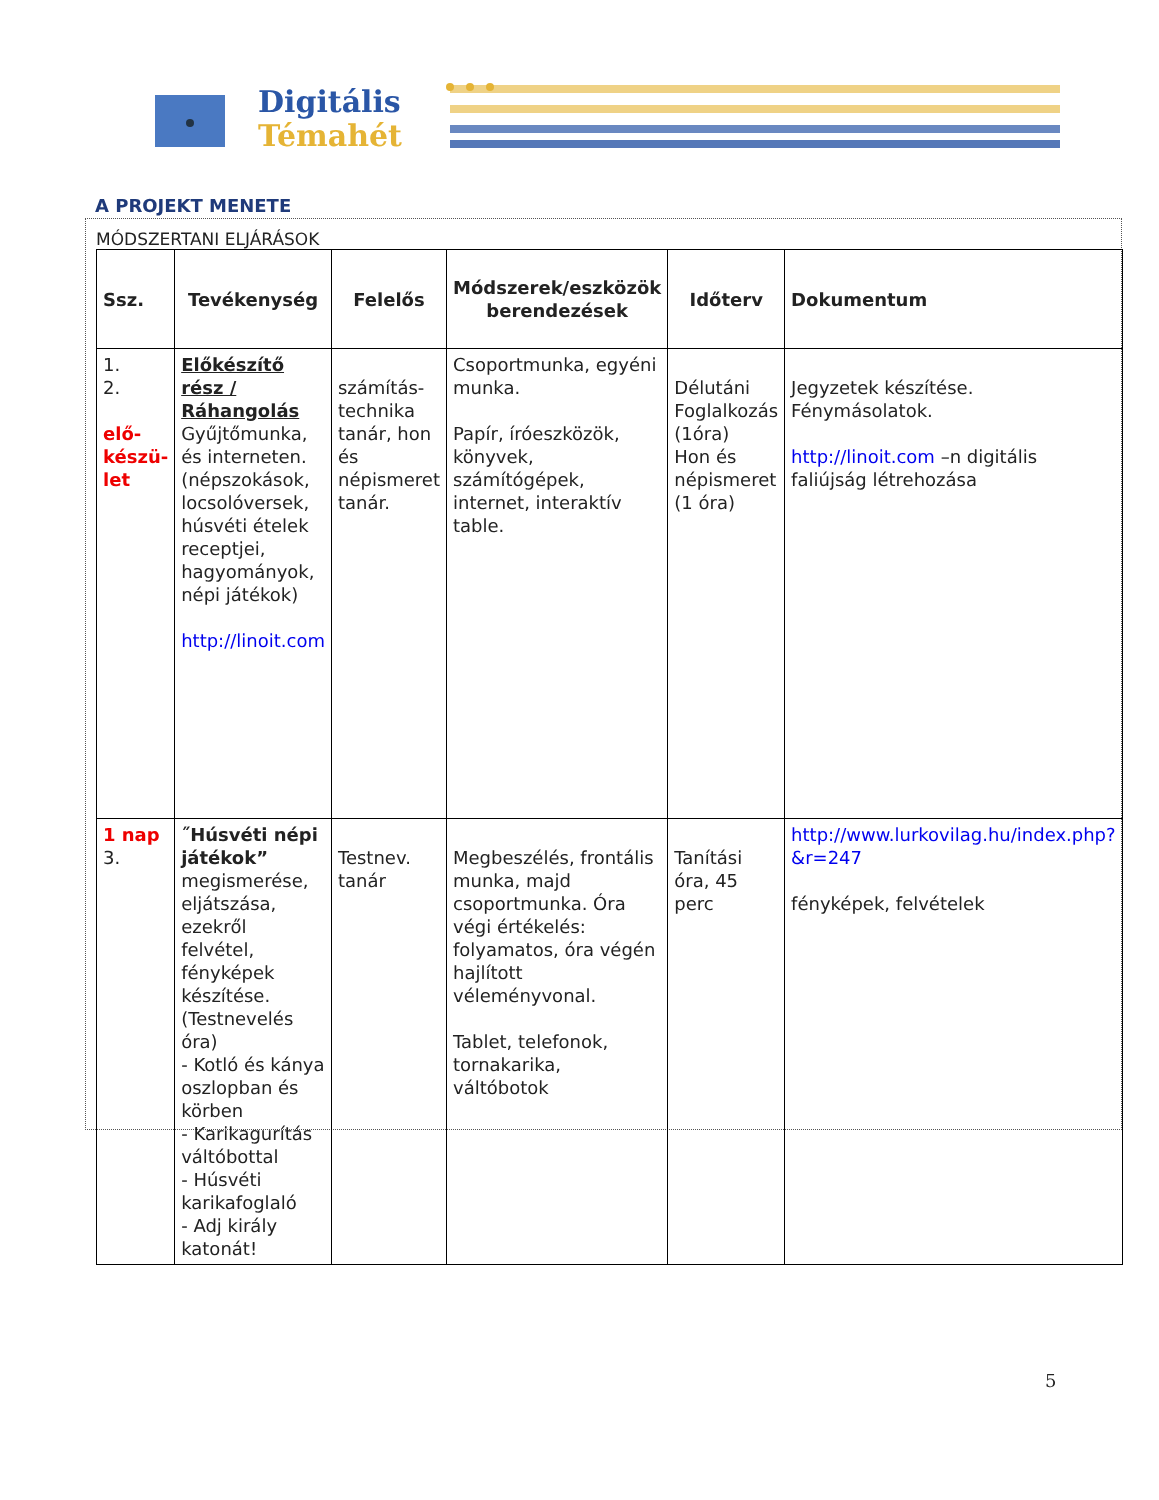Digitális
Témahét
A PROJEKT MENETE
MÓDSZERTANI ELJÁRÁSOK
| Ssz. | Tevékenység | Felelős | Módszerek/eszközök berendezések | Időterv | Dokumentum |
| --- | --- | --- | --- | --- | --- |
| 1. 2. elő- készü- let | Előkészítő rész / Ráhangolás Gyűjtőmunka, és interneten. (népszokások, locsolóversek, húsvéti ételek receptjei, hagyományok, népi játékok) http://linoit.com | számítás-technika tanár, hon és népismeret tanár. | Csoportmunka, egyéni munka. Papír, íróeszközök, könyvek, számítógépek, internet, interaktív table. | Délutáni Foglalkozás (1óra) Hon és népismeret (1 óra) | Jegyzetek készítése. Fénymásolatok. http://linoit.com –n digitális faliújság létrehozása |
| 1 nap 3. | ˝Húsvéti népi játékok” megismerése, eljátszása, ezekről felvétel, fényképek készítése. (Testnevelés óra) - Kotló és kánya oszlopban és körben - Karikagurítás váltóbottal - Húsvéti karikafoglaló - Adj király katonát! | Testnev. tanár | Megbeszélés, frontális munka, majd csoportmunka. Óra végi értékelés: folyamatos, óra végén hajlított véleményvonal. Tablet, telefonok, tornakarika, váltóbotok | Tanítási óra, 45 perc | http://www.lurkovilag.hu/index.php?&r=247 fényképek, felvételek |
5